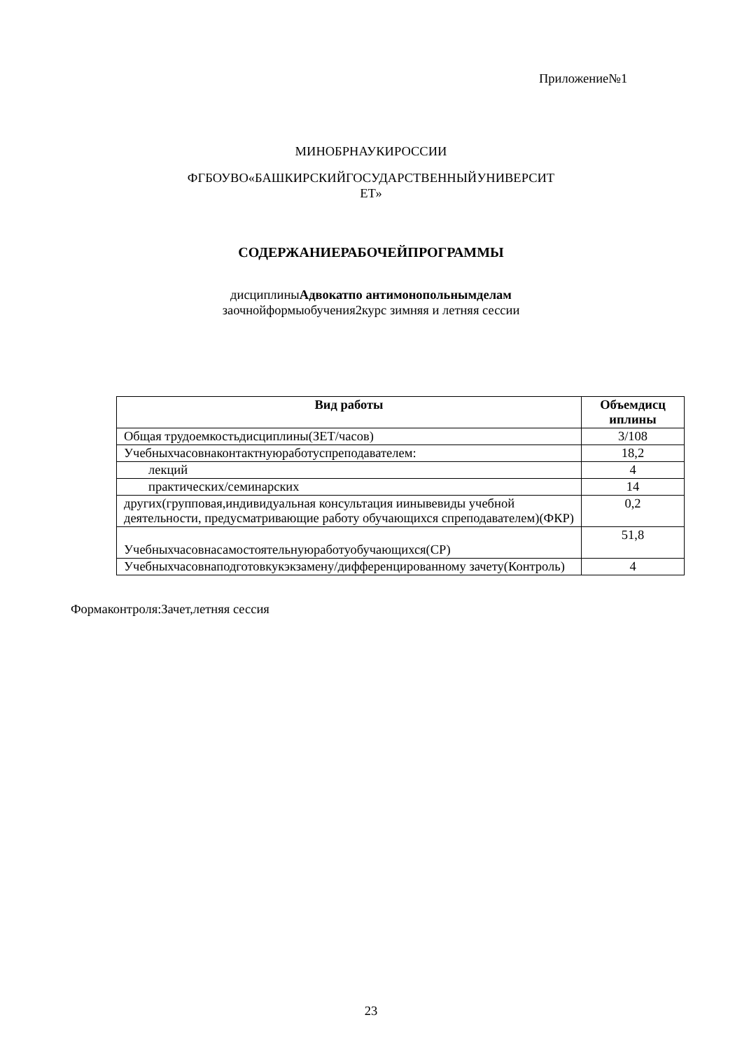Приложение№1
МИНОБРНАУКИРОССИИ
ФГБОУВО«БАШКИРСКИЙГОСУДАРСТВЕННЫЙУНИВЕРСИТ
ЕТ»
СОДЕРЖАНИЕРАБОЧЕЙПРОГРАММЫ
дисциплиныАдвокатпо антимонопольнымделам
заочнойформыобучения2курс зимняя и летняя сессии
| Вид работы | Объемдисц иплины |
| --- | --- |
| Общая трудоемкостьдисциплины(ЗЕТ/часов) | 3/108 |
| Учебныхчасовнаконтактнуюработуспреподавателем: | 18,2 |
| лекций | 4 |
| практических/семинарских | 14 |
| других(групповая,индивидуальная консультация иинывевиды учебной деятельности, предусматривающие работу обучающихся спреподавателем)(ФКР) | 0,2 |
| Учебныхчасовнасамостоятельнуюработуобучающихся(СР) | 51,8 |
| Учебныхчасовнаподготовкукэкзамену/дифференцированному зачету(Контроль) | 4 |
Формаконтроля:Зачет,летняя сессия
23